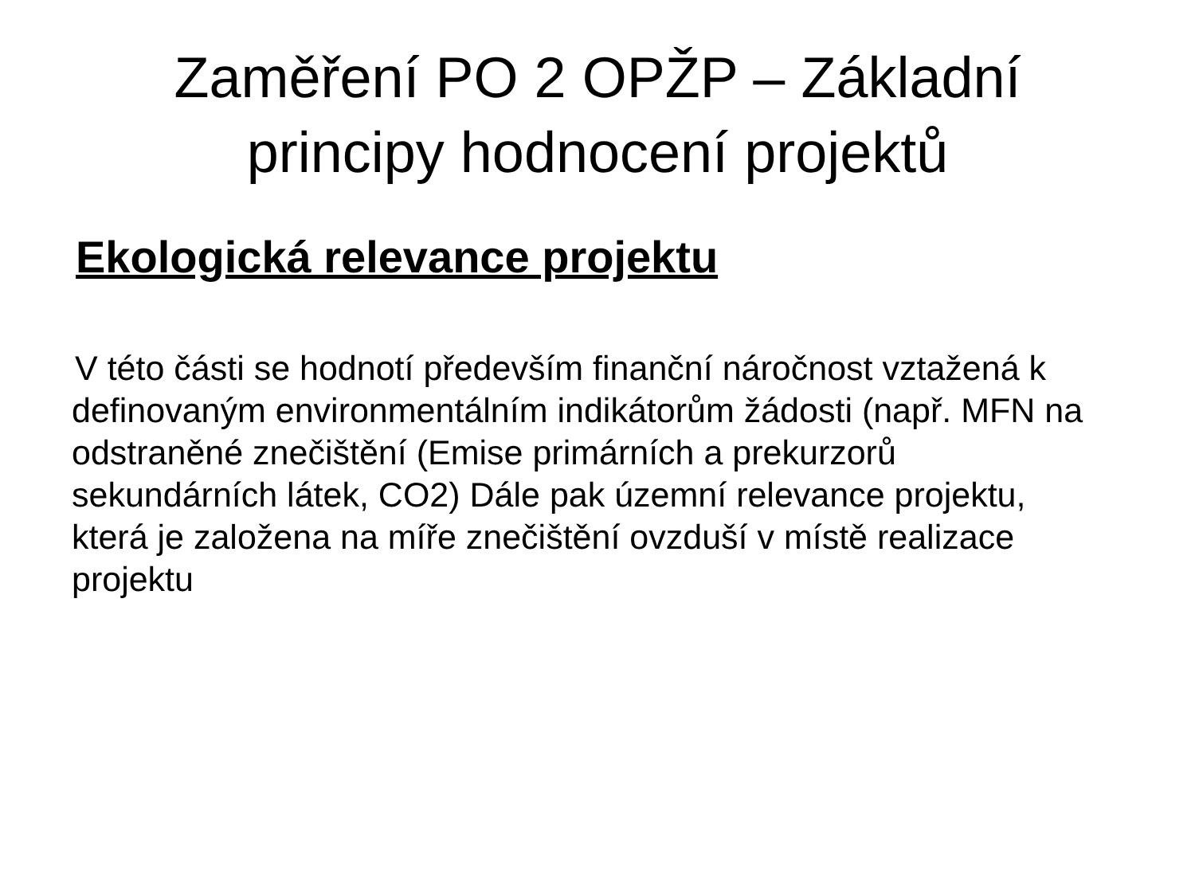Zaměření PO 2 OPŽP – Základní
principy hodnocení projektů
Ekologická relevance projektu
V této části se hodnotí především finanční náročnost vztažená k definovaným environmentálním indikátorům žádosti (např. MFN na odstraněné znečištění (Emise primárních a prekurzorů sekundárních látek, CO2) Dále pak územní relevance projektu, která je založena na míře znečištění ovzduší v místě realizace projektu